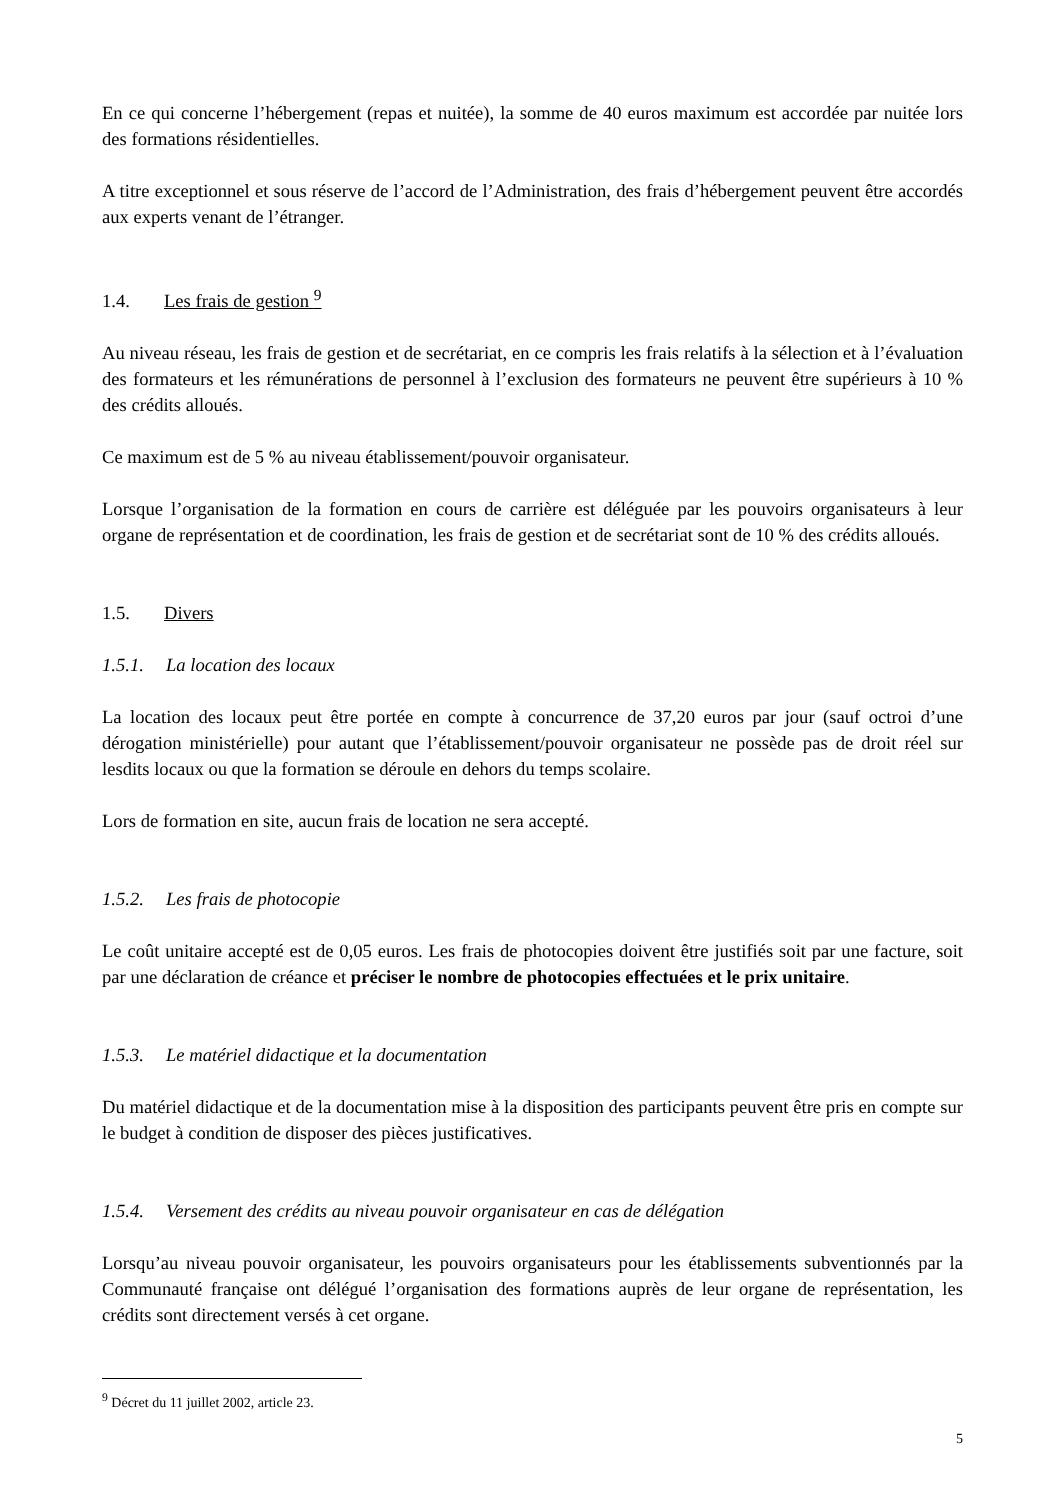En ce qui concerne l’hébergement (repas et nuitée), la somme de 40 euros maximum est accordée par nuitée lors des formations résidentielles.
A titre exceptionnel et sous réserve de l’accord de l’Administration, des frais d’hébergement peuvent être accordés aux experts venant de l’étranger.
1.4. Les frais de gestion <sup>9</sup>
Au niveau réseau, les frais de gestion et de secrétariat, en ce compris les frais relatifs à la sélection et à l’évaluation des formateurs et les rémunérations de personnel à l’exclusion des formateurs ne peuvent être supérieurs à 10 % des crédits alloués.
Ce maximum est de 5 % au niveau établissement/pouvoir organisateur.
Lorsque l’organisation de la formation en cours de carrière est déléguée par les pouvoirs organisateurs à leur organe de représentation et de coordination, les frais de gestion et de secrétariat sont de 10 % des crédits alloués.
1.5. Divers
1.5.1. La location des locaux
La location des locaux peut être portée en compte à concurrence de 37,20 euros par jour (sauf octroi d’une dérogation ministérielle) pour autant que l’établissement/pouvoir organisateur ne possède pas de droit réel sur lesdits locaux ou que la formation se déroule en dehors du temps scolaire.
Lors de formation en site, aucun frais de location ne sera accepté.
1.5.2. Les frais de photocopie
Le coût unitaire accepté est de 0,05 euros. Les frais de photocopies doivent être justifiés soit par une facture, soit par une déclaration de créance et préciser le nombre de photocopies effectuées et le prix unitaire.
1.5.3. Le matériel didactique et la documentation
Du matériel didactique et de la documentation mise à la disposition des participants peuvent être pris en compte sur le budget à condition de disposer des pièces justificatives.
1.5.4. Versement des crédits au niveau pouvoir organisateur en cas de délégation
Lorsqu’au niveau pouvoir organisateur, les pouvoirs organisateurs pour les établissements subventionnés par la Communauté française ont délégué l’organisation des formations auprès de leur organe de représentation, les crédits sont directement versés à cet organe.
<sup>9</sup> Décret du 11 juillet 2002, article 23.
5